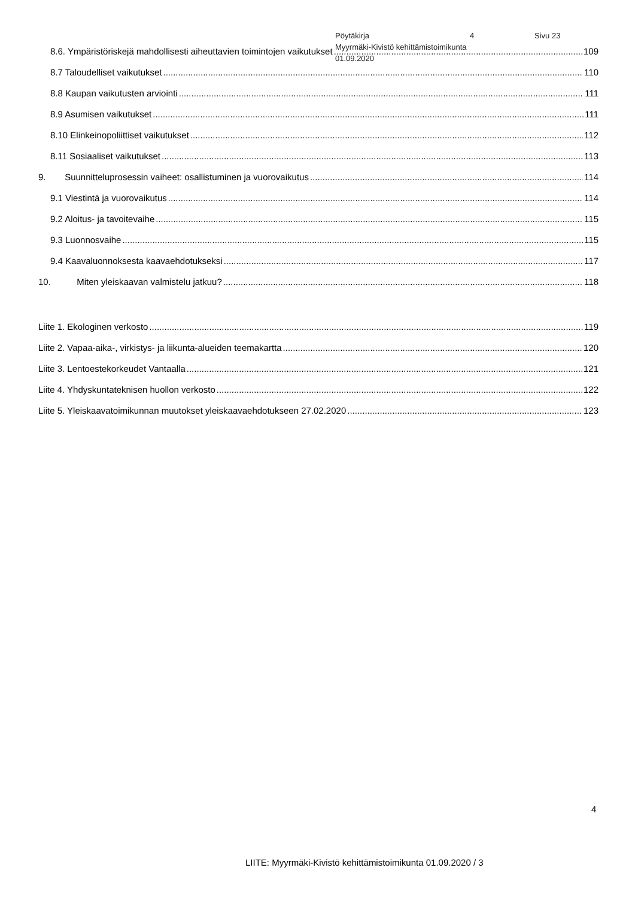Pöytäkirja 4 Sivu 23
Myyrmäki-Kivistö kehittämistoimikunta
01.09.2020
8.6. Ympäristöriskejä mahdollisesti aiheuttavien toimintojen vaikutukset 109
8.7 Taloudelliset vaikutukset 110
8.8 Kaupan vaikutusten arviointi 111
8.9 Asumisen vaikutukset 111
8.10 Elinkeinopoliittiset vaikutukset 112
8.11 Sosiaaliset vaikutukset 113
9. Suunnitteluprosessin vaiheet: osallistuminen ja vuorovaikutus 114
9.1 Viestintä ja vuorovaikutus 114
9.2 Aloitus- ja tavoitevaihe 115
9.3 Luonnosvaihe 115
9.4 Kaavaluonnoksesta kaavaehdotukseksi 117
10. Miten yleiskaavan valmistelu jatkuu? 118
Liite 1. Ekologinen verkosto 119
Liite 2. Vapaa-aika-, virkistys- ja liikunta-alueiden teemakartta 120
Liite 3. Lentoestekorkeudet Vantaalla 121
Liite 4. Yhdyskuntateknisen huollon verkosto 122
Liite 5. Yleiskaavatoimikunnan muutokset yleiskaavaehdotukseen 27.02.2020 123
4
LIITE: Myyrmäki-Kivistö kehittämistoimikunta 01.09.2020 / 3